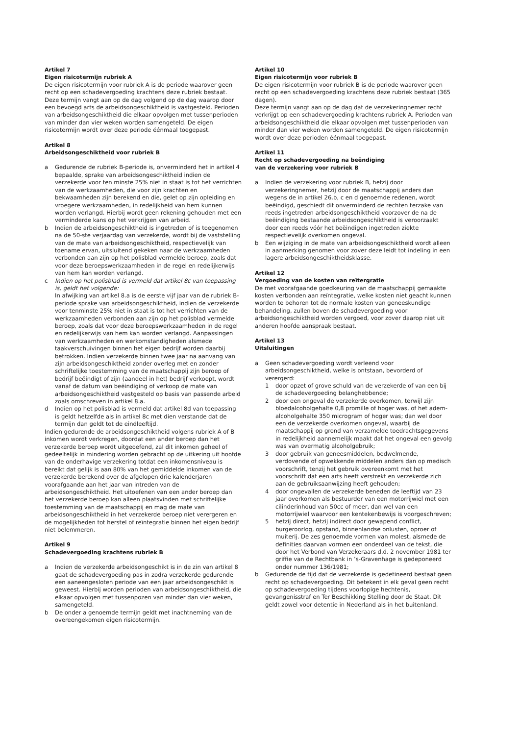Artikel 7
Eigen risicotermijn rubriek A
De eigen risicotermijn voor rubriek A is de periode waarover geen recht op een schadevergoeding krachtens deze rubriek bestaat. Deze termijn vangt aan op de dag volgend op de dag waarop door een bevoegd arts de arbeidsongeschiktheid is vastgesteld. Perioden van arbeidsongeschiktheid die elkaar opvolgen met tussenperioden van minder dan vier weken worden samengeteld. De eigen risicotermijn wordt over deze periode éénmaal toegepast.
Artikel 8
Arbeidsongeschiktheid voor rubriek B
a Gedurende de rubriek B-periode is, onverminderd het in artikel 4 bepaalde, sprake van arbeidsongeschiktheid indien de verzekerde voor ten minste 25% niet in staat is tot het verrichten van de werkzaamheden, die voor zijn krachten en bekwaamheden zijn berekend en die, gelet op zijn opleiding en vroegere werkzaamheden, in redelijkheid van hem kunnen worden verlangd. Hierbij wordt geen rekening gehouden met een verminderde kans op het verkrijgen van arbeid.
b Indien de arbeidsongeschiktheid is ingetreden of is toegenomen na de 50-ste verjaardag van verzekerde, wordt bij de vaststelling van de mate van arbeidsongeschiktheid, respectievelijk van toename ervan, uitsluitend gekeken naar de werkzaamheden verbonden aan zijn op het polisblad vermelde beroep, zoals dat voor deze beroepswerkzaamheden in de regel en redelijkerwijs van hem kan worden verlangd.
c Indien op het polisblad is vermeld dat artikel 8c van toepassing is, geldt het volgende:
In afwijking van artikel 8.a is de eerste vijf jaar van de rubriek B-periode sprake van arbeidsongeschiktheid, indien de verzekerde voor tenminste 25% niet in staat is tot het verrichten van de werkzaamheden verbonden aan zijn op het polisblad vermelde beroep, zoals dat voor deze beroepswerkzaamheden in de regel en redelijkerwijs van hem kan worden verlangd. Aanpassingen van werkzaamheden en werkomstandigheden alsmede taakverschuivingen binnen het eigen bedrijf worden daarbij betrokken. Indien verzekerde binnen twee jaar na aanvang van zijn arbeidsongeschiktheid zonder overleg met en zonder schriftelijke toestemming van de maatschappij zijn beroep of bedrijf beëindigt of zijn (aandeel in het) bedrijf verkoopt, wordt vanaf de datum van beëindiging of verkoop de mate van arbeidsongeschiktheid vastgesteld op basis van passende arbeid zoals omschreven in artikel 8.a.
d Indien op het polisblad is vermeld dat artikel 8d van toepassing is geldt hetzelfde als in artikel 8c met dien verstande dat de termijn dan geldt tot de eindleeftijd.
Indien gedurende de arbeidsongeschiktheid volgens rubriek A of B inkomen wordt verkregen, doordat een ander beroep dan het verzekerde beroep wordt uitgeoefend, zal dit inkomen geheel of gedeeltelijk in mindering worden gebracht op de uitkering uit hoofde van de onderhavige verzekering totdat een inkomensniveau is bereikt dat gelijk is aan 80% van het gemiddelde inkomen van de verzekerde berekend over de afgelopen drie kalenderjaren voorafgaande aan het jaar van intreden van de arbeidsongeschiktheid. Het uitoefenen van een ander beroep dan het verzekerde beroep kan alleen plaatsvinden met schriftelijke toestemming van de maatschappij en mag de mate van arbeidsongeschiktheid in het verzekerde beroep niet verergeren en de mogelijkheden tot herstel of reïntegratie binnen het eigen bedrijf niet belemmeren.
Artikel 9
Schadevergoeding krachtens rubriek B
a Indien de verzekerde arbeidsongeschikt is in de zin van artikel 8 gaat de schadevergoeding pas in zodra verzekerde gedurende een aaneengesloten periode van een jaar arbeidsongeschikt is geweest. Hierbij worden perioden van arbeidsongeschiktheid, die elkaar opvolgen met tussenpozen van minder dan vier weken, samengeteld.
b De onder a genoemde termijn geldt met inachtneming van de overeengekomen eigen risicotermijn.
Artikel 10
Eigen risicotermijn voor rubriek B
De eigen risicotermijn voor rubriek B is de periode waarover geen recht op een schadevergoeding krachtens deze rubriek bestaat (365 dagen).
Deze termijn vangt aan op de dag dat de verzekeringnemer recht verkrijgt op een schadevergoeding krachtens rubriek A. Perioden van arbeidsongeschiktheid die elkaar opvolgen met tussenperioden van minder dan vier weken worden samengeteld. De eigen risicotermijn wordt over deze perioden éénmaal toegepast.
Artikel 11
Recht op schadevergoeding na beëndiging
van de verzekering voor rubriek B
a Indien de verzekering voor rubriek B, hetzij door verzekeringnemer, hetzij door de maatschappij anders dan wegens de in artikel 26.b, c en d genoemde redenen, wordt beëindigd, geschiedt dit onverminderd de rechten terzake van reeds ingetreden arbeidsongeschiktheid voorzover de na de beëindiging bestaande arbeidsongeschiktheid is veroorzaakt door een reeds vóór het beëindigen ingetreden ziekte respectievelijk overkomen ongeval.
b Een wijziging in de mate van arbeidsongeschiktheid wordt alleen in aanmerking genomen voor zover deze leidt tot indeling in een lagere arbeidsongeschiktheidsklasse.
Artikel 12
Vergoeding van de kosten van reïtergratie
De met voorafgaande goedkeuring van de maatschappij gemaakte kosten verbonden aan reïntegratie, welke kosten niet geacht kunnen worden te behoren tot de normale kosten van geneeskundige behandeling, zullen boven de schadevergoeding voor arbeidsongeschiktheid worden vergoed, voor zover daarop niet uit anderen hoofde aanspraak bestaat.
Artikel 13
Uitsluitingen
a Geen schadevergoeding wordt verleend voor arbeidsongeschiktheid, welke is ontstaan, bevorderd of verergerd:
1 door opzet of grove schuld van de verzekerde of van een bij de schadevergoeding belanghebbende;
2 door een ongeval de verzekerde overkomen, terwijl zijn bloedalcoholgehalte 0,8 promille of hoger was, of het adem-alcoholgehalte 350 microgram of hoger was; dan wel door een de verzekerde overkomen ongeval, waarbij de maatschappij op grond van verzamelde toedrachtsgegevens in redelijkheid aannemelijk maakt dat het ongeval een gevolg was van overmatig alcoholgebruik;
3 door gebruik van geneesmiddelen, bedwelmende, verdovende of opwekkende middelen anders dan op medisch voorschrift, tenzij het gebruik overeenkomt met het voorschrift dat een arts heeft verstrekt en verzekerde zich aan de gebruiksaanwijzing heeft gehouden;
4 door ongevallen de verzekerde beneden de leeftijd van 23 jaar overkomen als bestuurder van een motorrijwiel met een cilinderinhoud van 50cc of meer, dan wel van een motorrijwiel waarvoor een kentekenbewijs is voorgeschreven;
5 hetzij direct, hetzij indirect door gewapend conflict, burgeroorlog, opstand, binnenlandse onlusten, oproer of muiterij. De zes genoemde vormen van molest, alsmede de definities daarvan vormen een onderdeel van de tekst, die door het Verbond van Verzekeraars d.d. 2 november 1981 ter griffie van de Rechtbank in ’s-Gravenhage is gedeponeerd onder nummer 136/1981;
b Gedurende de tijd dat de verzekerde is gedetineerd bestaat geen recht op schadevergoeding. Dit betekent in elk geval geen recht op schadevergoeding tijdens voorlopige hechtenis, gevangenisstraf en Ter Beschikking Stelling door de Staat. Dit geldt zowel voor detentie in Nederland als in het buitenland.